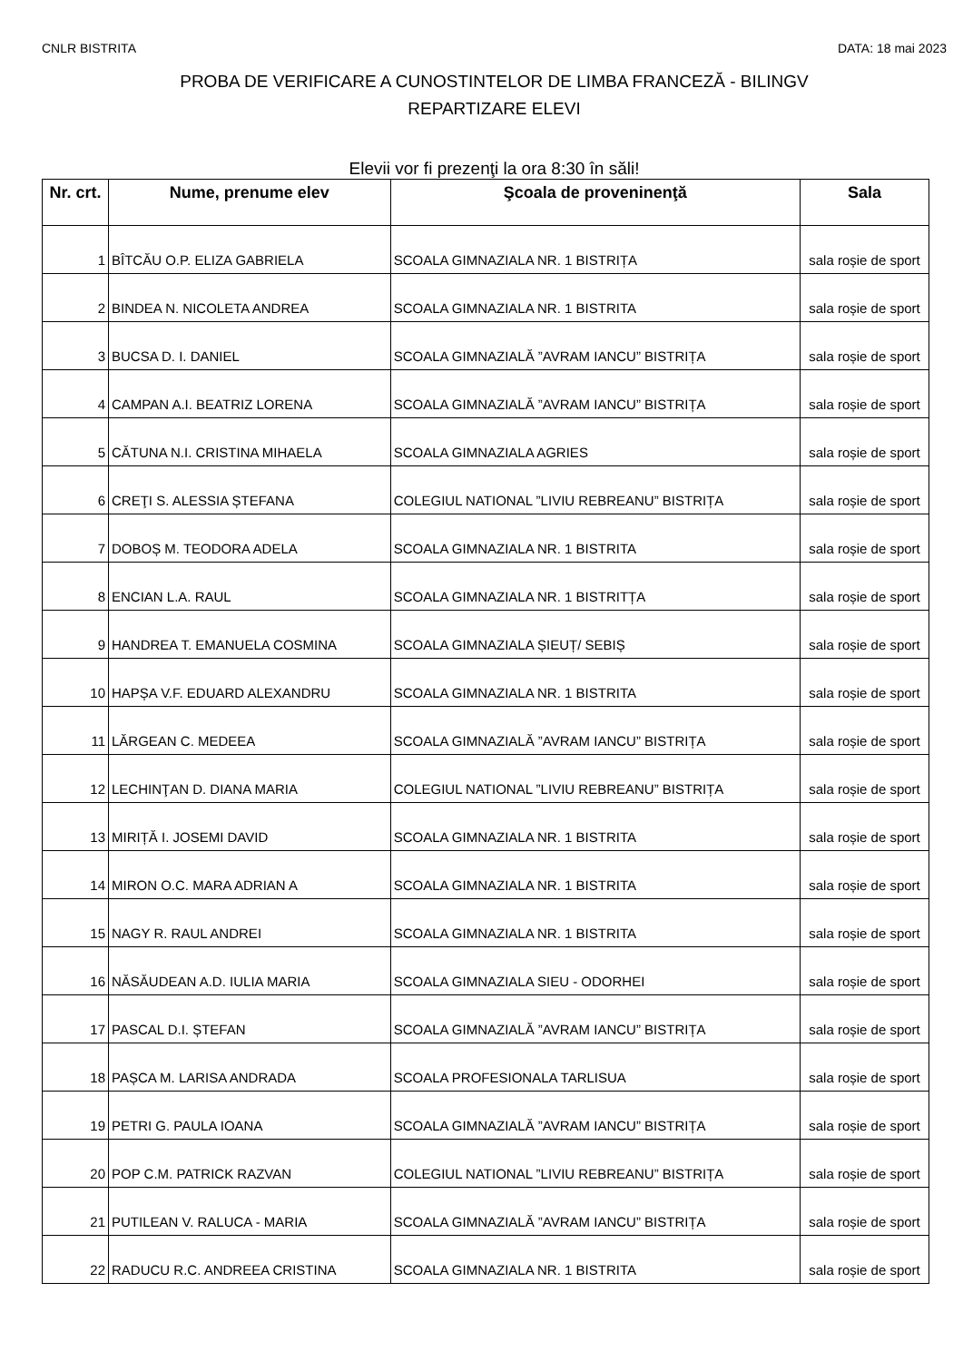CNLR BISTRITA DATA: 18 mai 2023
PROBA DE VERIFICARE A CUNOSTINTELOR DE LIMBA FRANCEZĂ - BILINGV
REPARTIZARE ELEVI
Elevii vor fi prezenţi la ora 8:30 în săli!
| Nr. crt. | Nume, prenume elev | Şcoala de proveninenţă | Sala |
| --- | --- | --- | --- |
| 1 | BÎTCĂU O.P. ELIZA GABRIELA | SCOALA GIMNAZIALA NR. 1 BISTRIȚA | sala roșie de sport |
| 2 | BINDEA N. NICOLETA ANDREA | SCOALA GIMNAZIALA NR. 1 BISTRITA | sala roșie de sport |
| 3 | BUCSA D. I. DANIEL | SCOALA GIMNAZIALĂ ”AVRAM IANCU” BISTRIȚA | sala roșie de sport |
| 4 | CAMPAN A.I. BEATRIZ LORENA | SCOALA GIMNAZIALĂ ”AVRAM IANCU” BISTRIȚA | sala roșie de sport |
| 5 | CĂTUNA N.I. CRISTINA MIHAELA | SCOALA GIMNAZIALA AGRIES | sala roșie de sport |
| 6 | CREŢI S. ALESSIA ȘTEFANA | COLEGIUL NATIONAL ”LIVIU REBREANU” BISTRIȚA | sala roșie de sport |
| 7 | DOBOȘ M. TEODORA ADELA | SCOALA GIMNAZIALA NR. 1 BISTRITA | sala roșie de sport |
| 8 | ENCIAN L.A. RAUL | SCOALA GIMNAZIALA NR. 1 BISTRITȚA | sala roșie de sport |
| 9 | HANDREA T. EMANUELA COSMINA | SCOALA GIMNAZIALA ȘIEUȚ/ SEBIȘ | sala roșie de sport |
| 10 | HAPȘA V.F. EDUARD ALEXANDRU | SCOALA GIMNAZIALA NR. 1 BISTRITA | sala roșie de sport |
| 11 | LĂRGEAN C. MEDEEA | SCOALA GIMNAZIALĂ ”AVRAM IANCU” BISTRIȚA | sala roșie de sport |
| 12 | LECHINŢAN D. DIANA MARIA | COLEGIUL NATIONAL ”LIVIU REBREANU” BISTRIȚA | sala roșie de sport |
| 13 | MIRIȚĂ I. JOSEMI DAVID | SCOALA GIMNAZIALA NR. 1 BISTRITA | sala roșie de sport |
| 14 | MIRON O.C. MARA ADRIAN A | SCOALA GIMNAZIALA NR. 1 BISTRITA | sala roșie de sport |
| 15 | NAGY R. RAUL ANDREI | SCOALA GIMNAZIALA NR. 1 BISTRITA | sala roșie de sport |
| 16 | NĂSĂUDEAN A.D. IULIA MARIA | SCOALA GIMNAZIALA SIEU - ODORHEI | sala roșie de sport |
| 17 | PASCAL D.I. ȘTEFAN | SCOALA GIMNAZIALĂ ”AVRAM IANCU” BISTRIȚA | sala roșie de sport |
| 18 | PAȘCA M. LARISA ANDRADA | SCOALA PROFESIONALA TARLISUA | sala roșie de sport |
| 19 | PETRI G. PAULA IOANA | SCOALA GIMNAZIALĂ ”AVRAM IANCU” BISTRIȚA | sala roșie de sport |
| 20 | POP C.M. PATRICK RAZVAN | COLEGIUL NATIONAL ”LIVIU REBREANU” BISTRIȚA | sala roșie de sport |
| 21 | PUTILEAN V. RALUCA - MARIA | SCOALA GIMNAZIALĂ ”AVRAM IANCU” BISTRIȚA | sala roșie de sport |
| 22 | RADUCU R.C. ANDREEA CRISTINA | SCOALA GIMNAZIALA NR. 1 BISTRITA | sala roșie de sport |